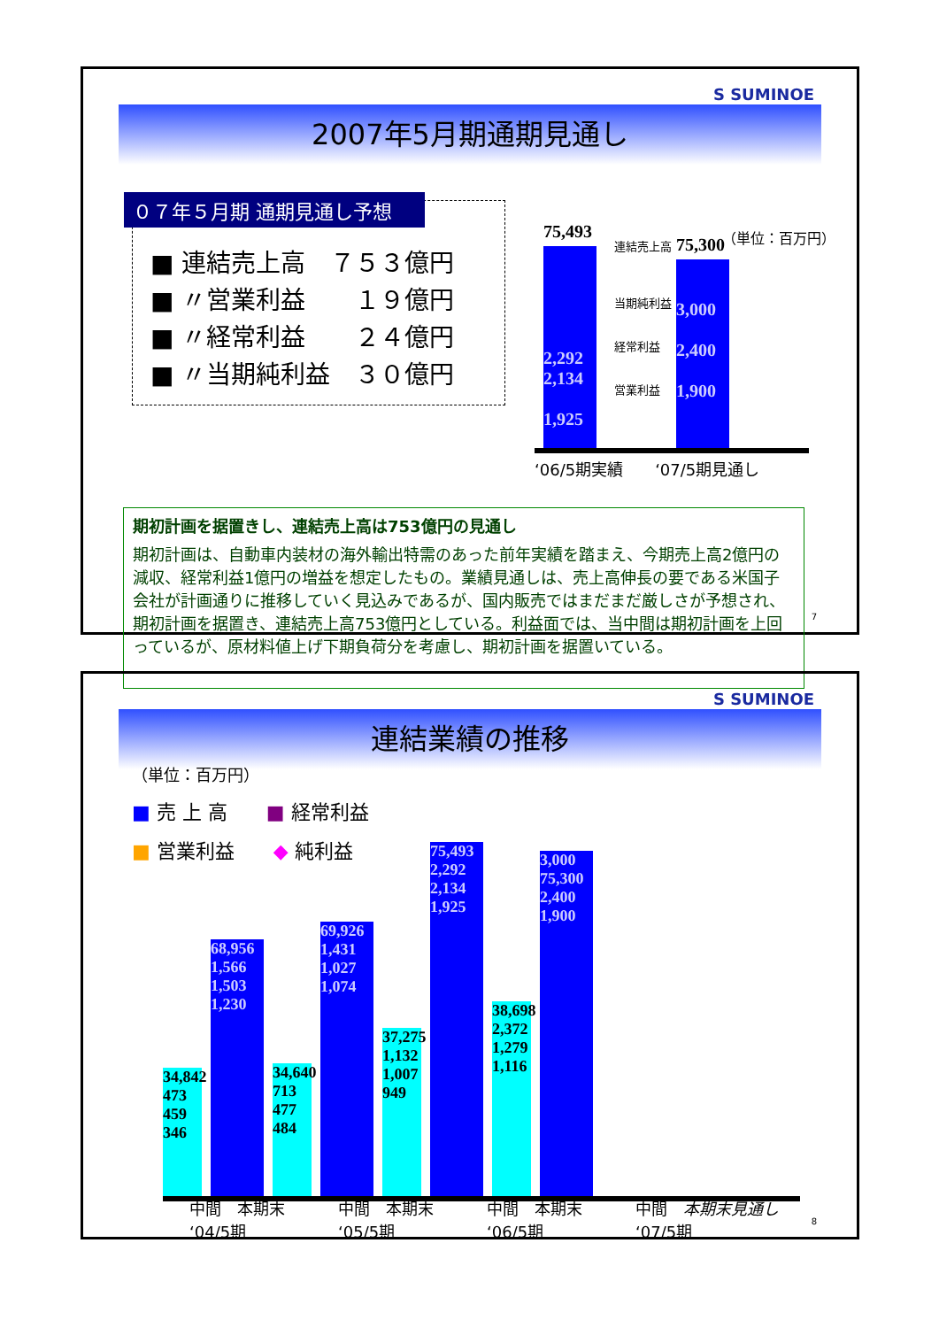S SUMINOE
2007年5月期通期見通し
０７年５月期 通期見通し予想
■ 連結売上高　７５３億円
■ 〃営業利益　　１９億円
■ 〃経常利益　　２４億円
■ 〃当期純利益　３０億円
（単位：百万円）
75,493
2,292
2,134
1,925
75,300
3,000
2,400
1,900
連結売上高
当期純利益
経常利益
営業利益
‘06/5期実績　　‘07/5期見通し
期初計画を据置きし、連結売上高は753億円の見通し
期初計画は、自動車内装材の海外輸出特需のあった前年実績を踏まえ、今期売上高2億円の減収、経常利益1億円の増益を想定したもの。業績見通しは、売上高伸長の要である米国子会社が計画通りに推移していく見込みであるが、国内販売ではまだまだ厳しさが予想され、期初計画を据置き、連結売上高753億円としている。利益面では、当中間は期初計画を上回っているが、原材料値上げ下期負荷分を考慮し、期初計画を据置いている。
7
S SUMINOE
連結業績の推移
（単位：百万円）
■ 売 上 高　　■ 経常利益
■ 営業利益　　◆ 純利益
34,842
473 459 346
68,956
1,566 1,503 1,230
34,640
713 477 484
69,926
1,431 1,027 1,074
37,275
1,132 1,007 949
75,493
2,292 2,134 1,925
38,698
2,372 1,279 1,116
3,000
75,300
2,400 1,900
中間　本期末
‘04/5期
中間　本期末
‘05/5期
中間　本期末
‘06/5期
中間　本期末見通し
‘07/5期
8